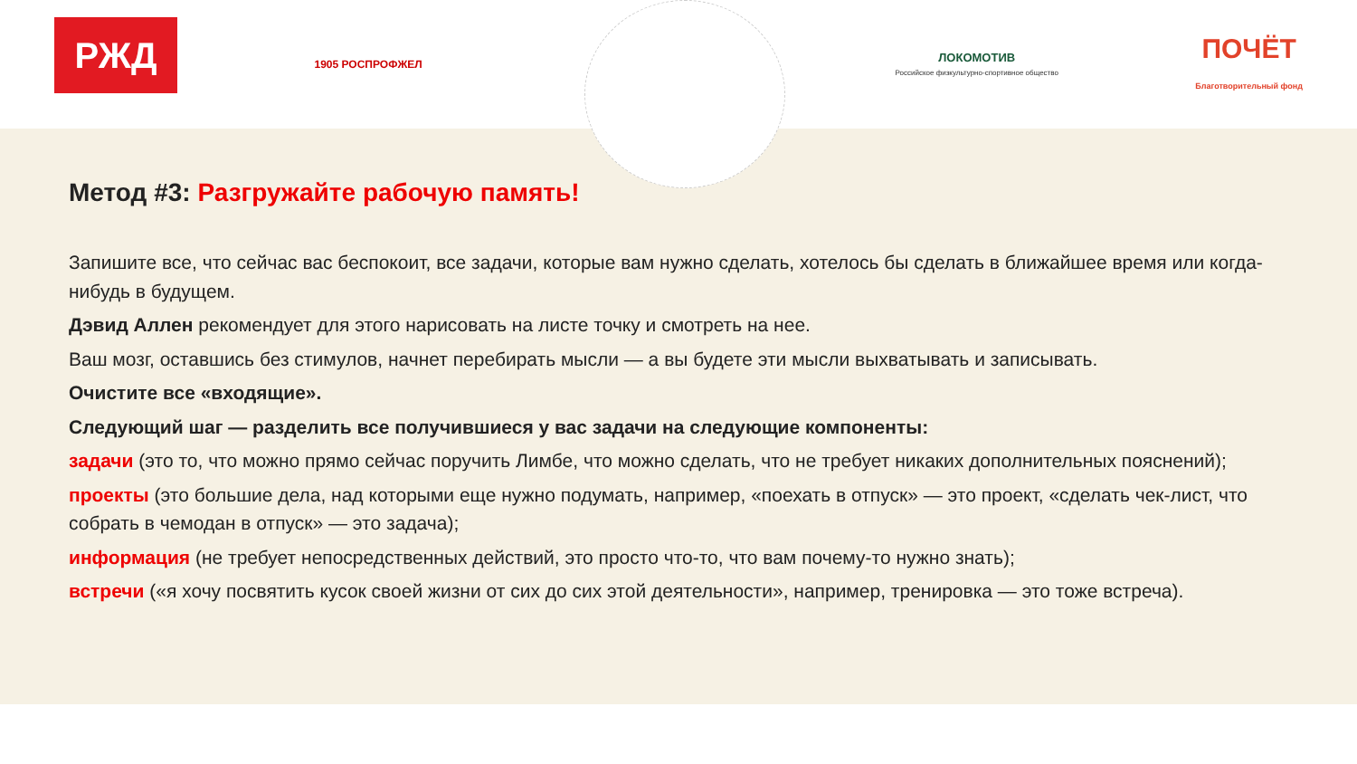РЖД
1905 РОСПРОФЖЕЛ
ЛОКОМОТИВ
Российское физкультурно-спортивное общество
ПОЧЁТ
Благотворительный фонд
Метод #3: Разгружайте рабочую память!
Запишите все, что сейчас вас беспокоит, все задачи, которые вам нужно сделать, хотелось бы сделать в ближайшее время или когда-нибудь в будущем.
Дэвид Аллен рекомендует для этого нарисовать на листе точку и смотреть на нее.
Ваш мозг, оставшись без стимулов, начнет перебирать мысли — а вы будете эти мысли выхватывать и записывать.
Очистите все «входящие».
Следующий шаг — разделить все получившиеся у вас задачи на следующие компоненты:
задачи (это то, что можно прямо сейчас поручить Лимбе, что можно сделать, что не требует никаких дополнительных пояснений);
проекты (это большие дела, над которыми еще нужно подумать, например, «поехать в отпуск» — это проект, «сделать чек-лист, что собрать в чемодан в отпуск» — это задача);
информация (не требует непосредственных действий, это просто что-то, что вам почему-то нужно знать);
встречи («я хочу посвятить кусок своей жизни от сих до сих этой деятельности», например, тренировка — это тоже встреча).